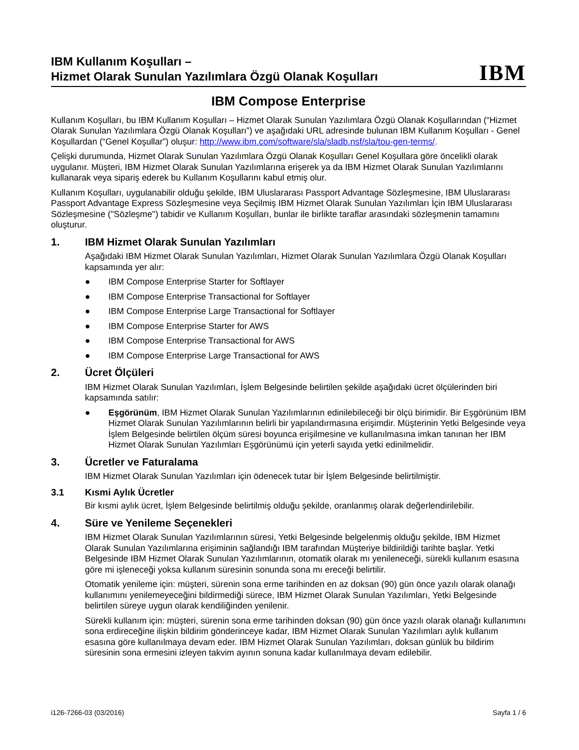IBM Kullanım Koşulları –
Hizmet Olarak Sunulan Yazılımlara Özgü Olanak Koşulları
IBM
IBM Compose Enterprise
Kullanım Koşulları, bu IBM Kullanım Koşulları – Hizmet Olarak Sunulan Yazılımlara Özgü Olanak Koşullarından (“Hizmet Olarak Sunulan Yazılımlara Özgü Olanak Koşulları”) ve aşağıdaki URL adresinde bulunan IBM Kullanım Koşulları - Genel Koşullardan (“Genel Koşullar”) oluşur: http://www.ibm.com/software/sla/sladb.nsf/sla/tou-gen-terms/.
Çelişki durumunda, Hizmet Olarak Sunulan Yazılımlara Özgü Olanak Koşulları Genel Koşullara göre öncelikli olarak uygulanır. Müşteri, IBM Hizmet Olarak Sunulan Yazılımlarına erişerek ya da IBM Hizmet Olarak Sunulan Yazılımlarını kullanarak veya sipariş ederek bu Kullanım Koşullarını kabul etmiş olur.
Kullanım Koşulları, uygulanabilir olduğu şekilde, IBM Uluslararası Passport Advantage Sözleşmesine, IBM Uluslararası Passport Advantage Express Sözleşmesine veya Seçilmiş IBM Hizmet Olarak Sunulan Yazılımları İçin IBM Uluslararası Sözleşmesine ("Sözleşme") tabidir ve Kullanım Koşulları, bunlar ile birlikte taraflar arasındaki sözleşmenin tamamını oluşturur.
1. IBM Hizmet Olarak Sunulan Yazılımları
Aşağıdaki IBM Hizmet Olarak Sunulan Yazılımları, Hizmet Olarak Sunulan Yazılımlara Özgü Olanak Koşulları kapsamında yer alır:
● IBM Compose Enterprise Starter for Softlayer
● IBM Compose Enterprise Transactional for Softlayer
● IBM Compose Enterprise Large Transactional for Softlayer
● IBM Compose Enterprise Starter for AWS
● IBM Compose Enterprise Transactional for AWS
● IBM Compose Enterprise Large Transactional for AWS
2. Ücret Ölçüleri
IBM Hizmet Olarak Sunulan Yazılımları, İşlem Belgesinde belirtilen şekilde aşağıdaki ücret ölçülerinden biri kapsamında satılır:
● Eşgörünüm, IBM Hizmet Olarak Sunulan Yazılımlarının edinilebileceği bir ölçü birimidir. Bir Eşgörünüm IBM Hizmet Olarak Sunulan Yazılımlarının belirli bir yapılandırmasına erişimdir. Müşterinin Yetki Belgesinde veya İşlem Belgesinde belirtilen ölçüm süresi boyunca erişilmesine ve kullanılmasına imkan tanınan her IBM Hizmet Olarak Sunulan Yazılımları Eşgörünümü için yeterli sayıda yetki edinilmelidir.
3. Ücretler ve Faturalama
IBM Hizmet Olarak Sunulan Yazılımları için ödenecek tutar bir İşlem Belgesinde belirtilmiştir.
3.1 Kısmi Aylık Ücretler
Bir kısmi aylık ücret, İşlem Belgesinde belirtilmiş olduğu şekilde, oranlanmış olarak değerlendirilebilir.
4. Süre ve Yenileme Seçenekleri
IBM Hizmet Olarak Sunulan Yazılımlarının süresi, Yetki Belgesinde belgelenmiş olduğu şekilde, IBM Hizmet Olarak Sunulan Yazılımlarına erişiminin sağlandığı IBM tarafından Müşteriye bildirildiği tarihte başlar. Yetki Belgesinde IBM Hizmet Olarak Sunulan Yazılımlarının, otomatik olarak mı yenileneceği, sürekli kullanım esasına göre mi işleneceği yoksa kullanım süresinin sonunda sona mı ereceği belirtilir.
Otomatik yenileme için: müşteri, sürenin sona erme tarihinden en az doksan (90) gün önce yazılı olarak olanağı kullanımını yenilemeyeceğini bildirmediği sürece, IBM Hizmet Olarak Sunulan Yazılımları, Yetki Belgesinde belirtilen süreye uygun olarak kendiliğinden yenilenir.
Sürekli kullanım için: müşteri, sürenin sona erme tarihinden doksan (90) gün önce yazılı olarak olanağı kullanımını sona erdireceğine ilişkin bildirim gönderinceye kadar, IBM Hizmet Olarak Sunulan Yazılımları aylık kullanım esasına göre kullanılmaya devam eder. IBM Hizmet Olarak Sunulan Yazılımları, doksan günlük bu bildirim süresinin sona ermesini izleyen takvim ayının sonuna kadar kullanılmaya devam edilebilir.
i126-7266-03 (03/2016) Sayfa 1 / 6